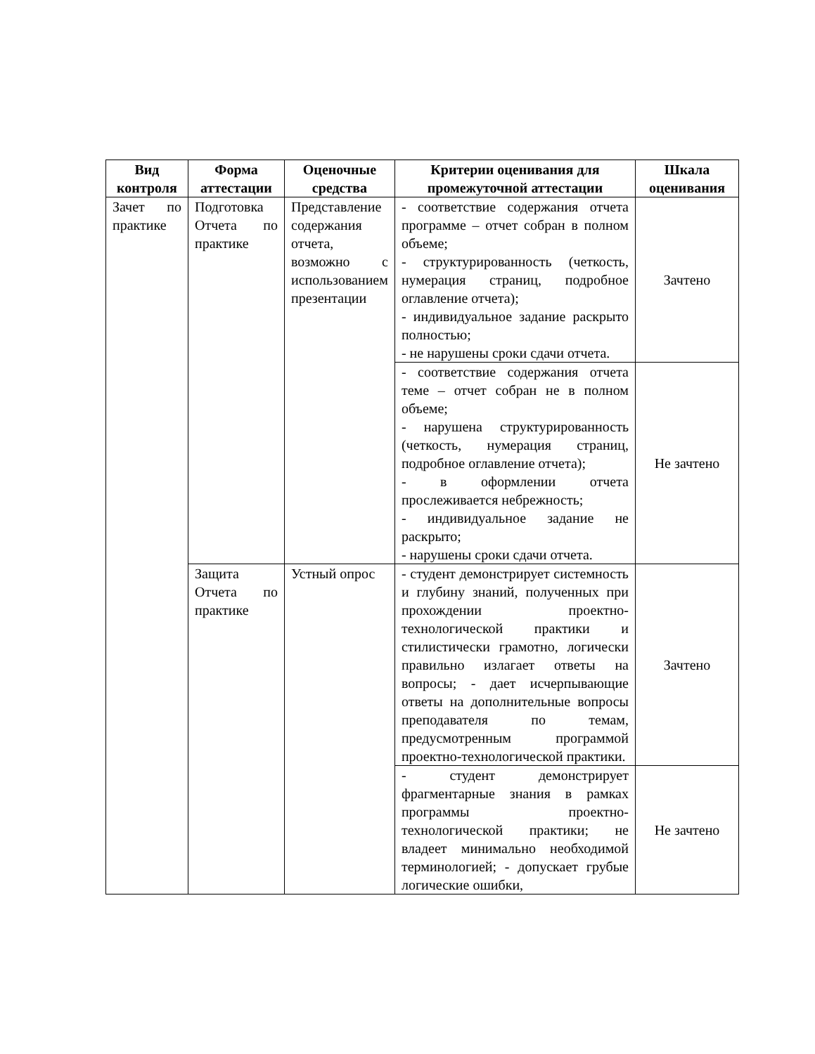| Вид контроля | Форма аттестации | Оценочные средства | Критерии оценивания для промежуточной аттестации | Шкала оценивания |
| --- | --- | --- | --- | --- |
| Зачет по практике | Подготовка Отчета по практике | Представление содержания отчета, возможно с использованием презентации | - соответствие содержания отчета программе – отчет собран в полном объеме; - структурированность (четкость, нумерация страниц, подробное оглавление отчета); - индивидуальное задание раскрыто полностью; - не нарушены сроки сдачи отчета. | Зачтено |
| | | | - соответствие содержания отчета теме – отчет собран не в полном объеме; - нарушена структурированность (четкость, нумерация страниц, подробное оглавление отчета); - в оформлении отчета прослеживается небрежность; - индивидуальное задание не раскрыто; - нарушены сроки сдачи отчета. | Не зачтено |
| | Защита Отчета по практике | Устный опрос | - студент демонстрирует системность и глубину знаний, полученных при прохождении проектно-технологической практики и стилистически грамотно, логически правильно излагает ответы на вопросы; - дает исчерпывающие ответы на дополнительные вопросы преподавателя по темам, предусмотренным программой проектно-технологической практики. | Зачтено |
| | | | - студент демонстрирует фрагментарные знания в рамках программы проектно-технологической практики; не владеет минимально необходимой терминологией; - допускает грубые логические ошибки, | Не зачтено |